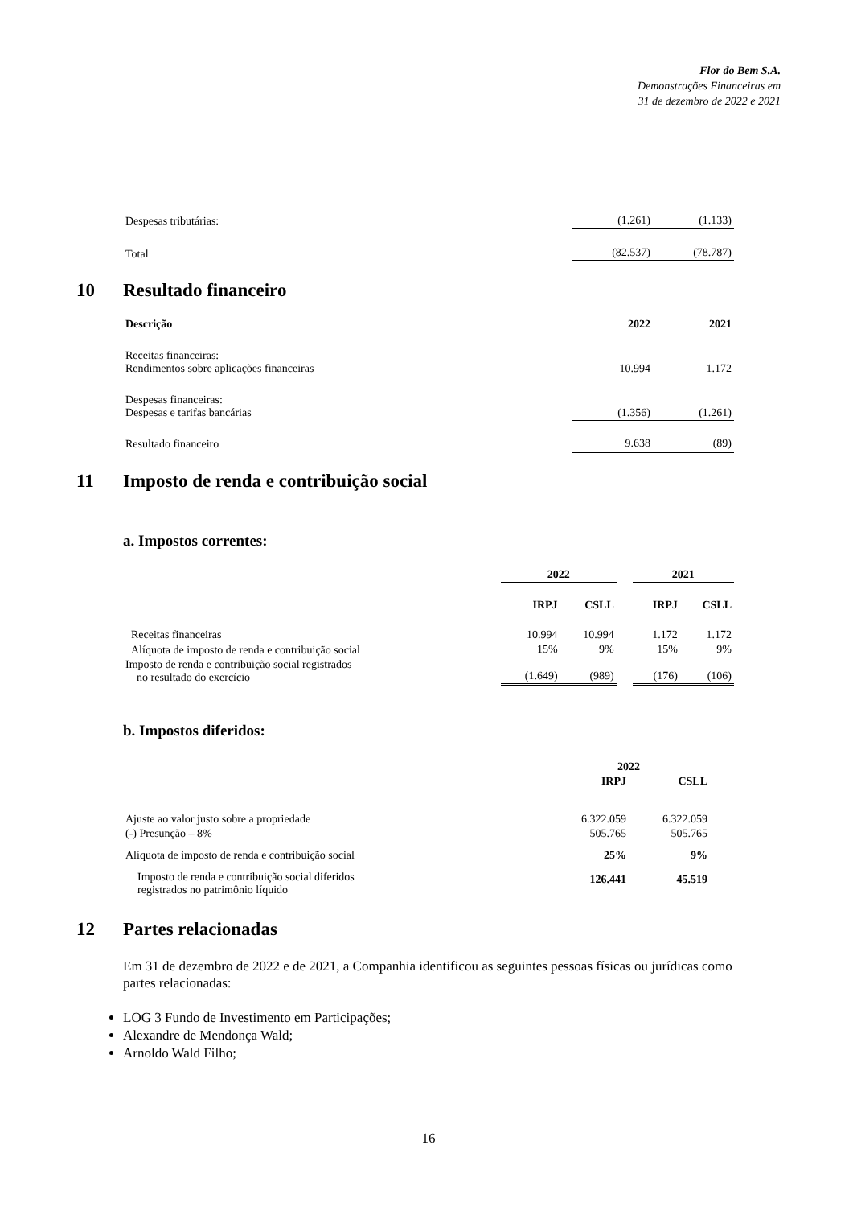Flor do Bem S.A.
Demonstrações Financeiras em
31 de dezembro de 2022 e 2021
| Despesas tributárias: | (1.261) | (1.133) |
| Total | (82.537) | (78.787) |
10 Resultado financeiro
| Descrição | 2022 | 2021 |
| --- | --- | --- |
| Receitas financeiras: Rendimentos sobre aplicações financeiras | 10.994 | 1.172 |
| Despesas financeiras: Despesas e tarifas bancárias | (1.356) | (1.261) |
| Resultado financeiro | 9.638 | (89) |
11 Imposto de renda e contribuição social
a. Impostos correntes:
| | 2022 | | | 2021 | |
| | IRPJ | CSLL | | IRPJ | CSLL |
| Receitas financeiras | 10.994 | 10.994 | | 1.172 | 1.172 |
| Alíquota de imposto de renda e contribuição social | 15% | 9% | | 15% | 9% |
| Imposto de renda e contribuição social registrados no resultado do exercício | (1.649) | (989) | | (176) | (106) |
b. Impostos diferidos:
| | 2022 | |
| | IRPJ | CSLL |
| Ajuste ao valor justo sobre a propriedade | 6.322.059 | 6.322.059 |
| (-) Presunção – 8% | 505.765 | 505.765 |
| Alíquota de imposto de renda e contribuição social | 25% | 9% |
| Imposto de renda e contribuição social diferidos registrados no patrimônio líquido | 126.441 | 45.519 |
12 Partes relacionadas
Em 31 de dezembro de 2022 e de 2021, a Companhia identificou as seguintes pessoas físicas ou jurídicas como partes relacionadas:
LOG 3 Fundo de Investimento em Participações;
Alexandre de Mendonça Wald;
Arnoldo Wald Filho;
16